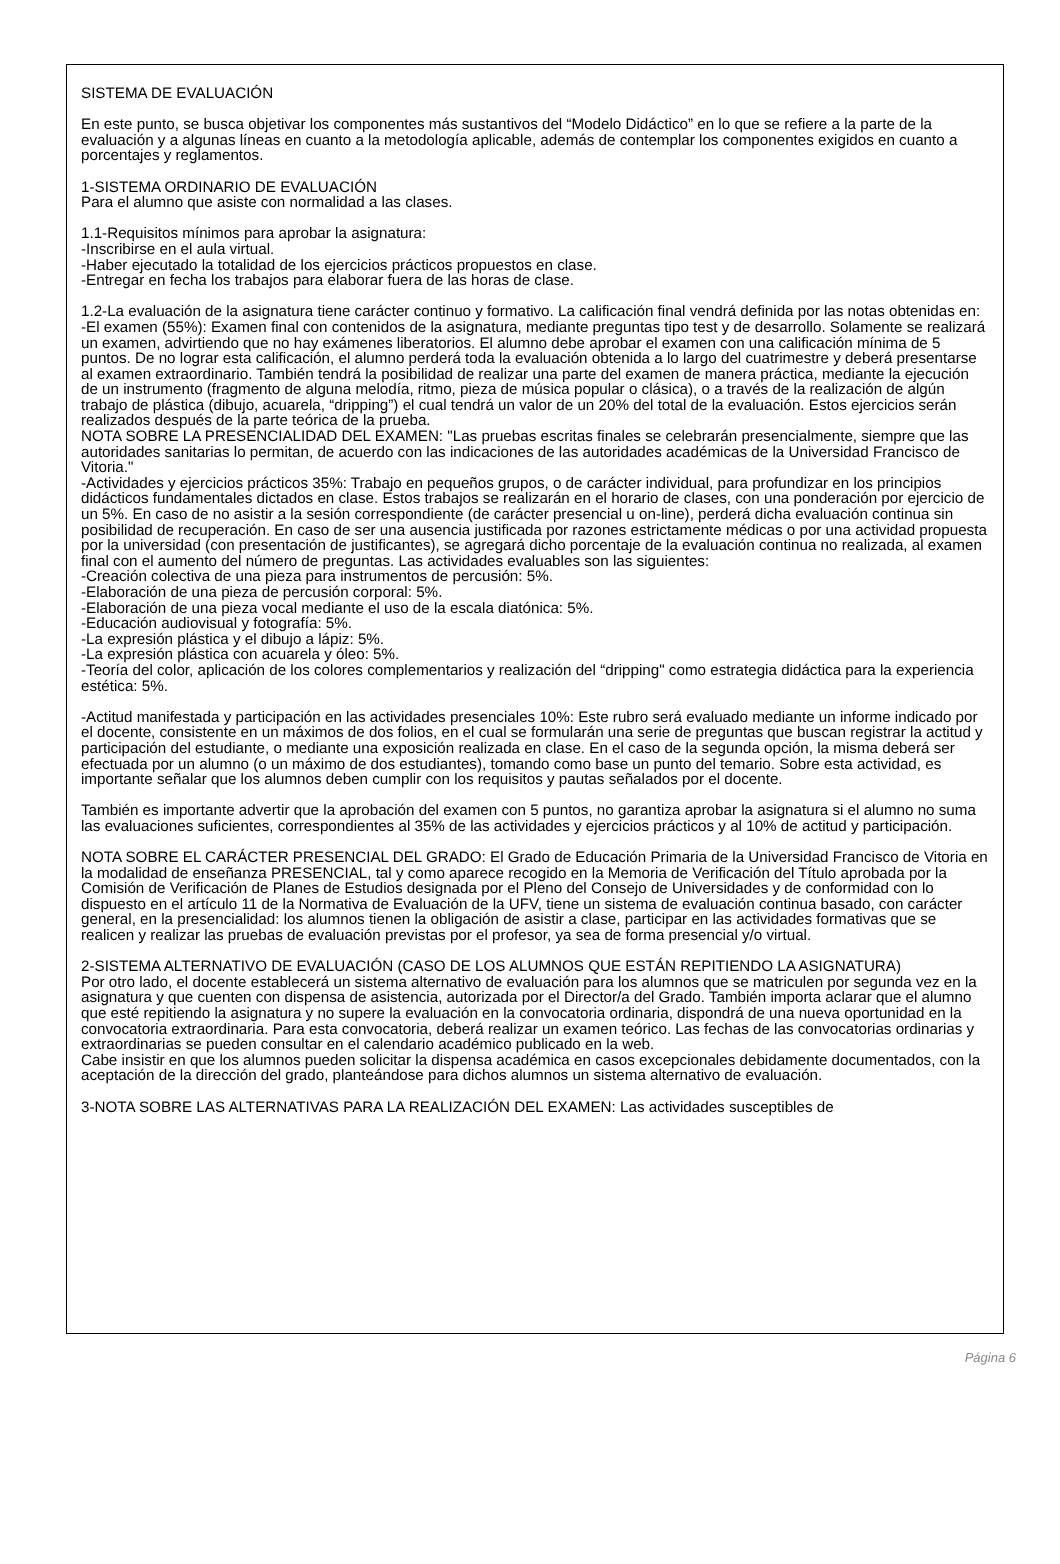SISTEMA DE EVALUACIÓN
En este punto, se busca objetivar los componentes más sustantivos del “Modelo Didáctico” en lo que se refiere a la parte de la evaluación y a algunas líneas en cuanto a la metodología aplicable, además de contemplar los componentes exigidos en cuanto a porcentajes y reglamentos.
1-SISTEMA ORDINARIO DE EVALUACIÓN
Para el alumno que asiste con normalidad a las clases.
1.1-Requisitos mínimos para aprobar la asignatura:
-Inscribirse en el aula virtual.
-Haber ejecutado la totalidad de los ejercicios prácticos propuestos en clase.
-Entregar en fecha los trabajos para elaborar fuera de las horas de clase.
1.2-La evaluación de la asignatura tiene carácter continuo y formativo. La calificación final vendrá definida por las notas obtenidas en:
-El examen (55%): Examen final con contenidos de la asignatura, mediante preguntas tipo test y de desarrollo. Solamente se realizará un examen, advirtiendo que no hay exámenes liberatorios. El alumno debe aprobar el examen con una calificación mínima de 5 puntos. De no lograr esta calificación, el alumno perderá toda la evaluación obtenida a lo largo del cuatrimestre y deberá presentarse al examen extraordinario. También tendrá la posibilidad de realizar una parte del examen de manera práctica, mediante la ejecución de un instrumento (fragmento de alguna melodía, ritmo, pieza de música popular o clásica), o a través de la realización de algún trabajo de plástica (dibujo, acuarela, “dripping”) el cual tendrá un valor de un 20% del total de la evaluación. Estos ejercicios serán realizados después de la parte teórica de la prueba.
NOTA SOBRE LA PRESENCIALIDAD DEL EXAMEN: "Las pruebas escritas finales se celebrarán presencialmente, siempre que las autoridades sanitarias lo permitan, de acuerdo con las indicaciones de las autoridades académicas de la Universidad Francisco de Vitoria."
-Actividades y ejercicios prácticos 35%: Trabajo en pequeños grupos, o de carácter individual, para profundizar en los principios didácticos fundamentales dictados en clase. Estos trabajos se realizarán en el horario de clases, con una ponderación por ejercicio de un 5%. En caso de no asistir a la sesión correspondiente (de carácter presencial u on-line), perderá dicha evaluación continua sin posibilidad de recuperación. En caso de ser una ausencia justificada por razones estrictamente médicas o por una actividad propuesta por la universidad (con presentación de justificantes), se agregará dicho porcentaje de la evaluación continua no realizada, al examen final con el aumento del número de preguntas. Las actividades evaluables son las siguientes:
-Creación colectiva de una pieza para instrumentos de percusión: 5%.
-Elaboración de una pieza de percusión corporal: 5%.
-Elaboración de una pieza vocal mediante el uso de la escala diatónica: 5%.
-Educación audiovisual y fotografía: 5%.
-La expresión plástica y el dibujo a lápiz: 5%.
-La expresión plástica con acuarela y óleo: 5%.
-Teoría del color, aplicación de los colores complementarios y realización del “dripping" como estrategia didáctica para la experiencia estética: 5%.
-Actitud manifestada y participación en las actividades presenciales 10%: Este rubro será evaluado mediante un informe indicado por el docente, consistente en un máximos de dos folios, en el cual se formularán una serie de preguntas que buscan registrar la actitud y participación del estudiante, o mediante una exposición realizada en clase. En el caso de la segunda opción, la misma deberá ser efectuada por un alumno (o un máximo de dos estudiantes), tomando como base un punto del temario. Sobre esta actividad, es importante señalar que los alumnos deben cumplir con los requisitos y pautas señalados por el docente.
También es importante advertir que la aprobación del examen con 5 puntos, no garantiza aprobar la asignatura si el alumno no suma las evaluaciones suficientes, correspondientes al 35% de las actividades y ejercicios prácticos y al 10% de actitud y participación.
NOTA SOBRE EL CARÁCTER PRESENCIAL DEL GRADO: El Grado de Educación Primaria de la Universidad Francisco de Vitoria en la modalidad de enseñanza PRESENCIAL, tal y como aparece recogido en la Memoria de Verificación del Título aprobada por la Comisión de Verificación de Planes de Estudios designada por el Pleno del Consejo de Universidades y de conformidad con lo dispuesto en el artículo 11 de la Normativa de Evaluación de la UFV, tiene un sistema de evaluación continua basado, con carácter general, en la presencialidad: los alumnos tienen la obligación de asistir a clase, participar en las actividades formativas que se realicen y realizar las pruebas de evaluación previstas por el profesor, ya sea de forma presencial y/o virtual.
2-SISTEMA ALTERNATIVO DE EVALUACIÓN (CASO DE LOS ALUMNOS QUE ESTÁN REPITIENDO LA ASIGNATURA)
Por otro lado, el docente establecerá un sistema alternativo de evaluación para los alumnos que se matriculen por segunda vez en la asignatura y que cuenten con dispensa de asistencia, autorizada por el Director/a del Grado. También importa aclarar que el alumno que esté repitiendo la asignatura y no supere la evaluación en la convocatoria ordinaria, dispondrá de una nueva oportunidad en la convocatoria extraordinaria. Para esta convocatoria, deberá realizar un examen teórico. Las fechas de las convocatorias ordinarias y extraordinarias se pueden consultar en el calendario académico publicado en la web.
Cabe insistir en que los alumnos pueden solicitar la dispensa académica en casos excepcionales debidamente documentados, con la aceptación de la dirección del grado, planteándose para dichos alumnos un sistema alternativo de evaluación.
3-NOTA SOBRE LAS ALTERNATIVAS PARA LA REALIZACIÓN DEL EXAMEN: Las actividades susceptibles de
Página 6